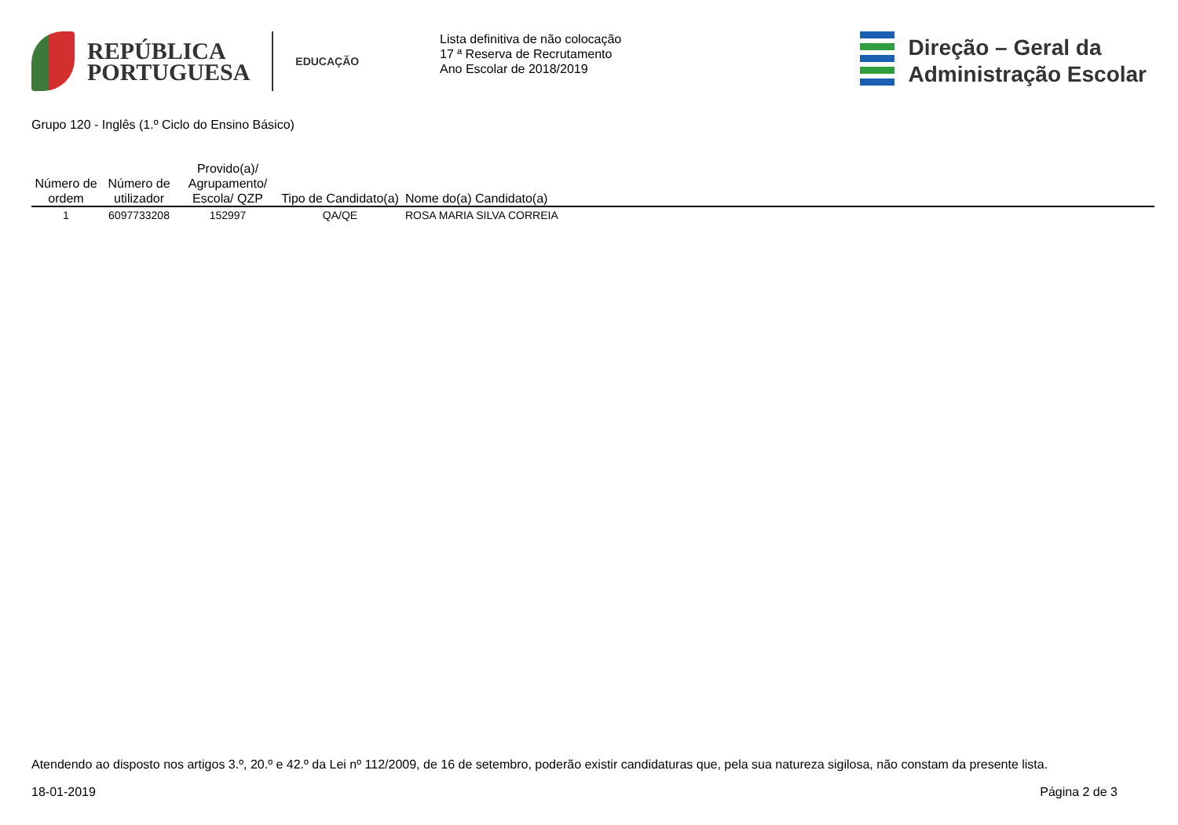REPÚBLICA
PORTUGUESA
EDUCAÇÃO
Lista definitiva de não colocação
17 ª Reserva de Recrutamento
Ano Escolar de 2018/2019
Direção – Geral da
Administração Escolar
Grupo 120 - Inglês (1.º Ciclo do Ensino Básico)
| Número de ordem | Número de utilizador | Provido(a)/ Agrupamento/ Escola/ QZP | Tipo de Candidato(a) | Nome do(a) Candidato(a) |
| --- | --- | --- | --- | --- |
| 1 | 6097733208 | 152997 | QA/QE | ROSA MARIA SILVA CORREIA |
Atendendo ao disposto nos artigos 3.º, 20.º e 42.º da Lei nº 112/2009, de 16 de setembro, poderão existir candidaturas que, pela sua natureza sigilosa, não constam da presente lista.
18-01-2019 Página 2 de 3